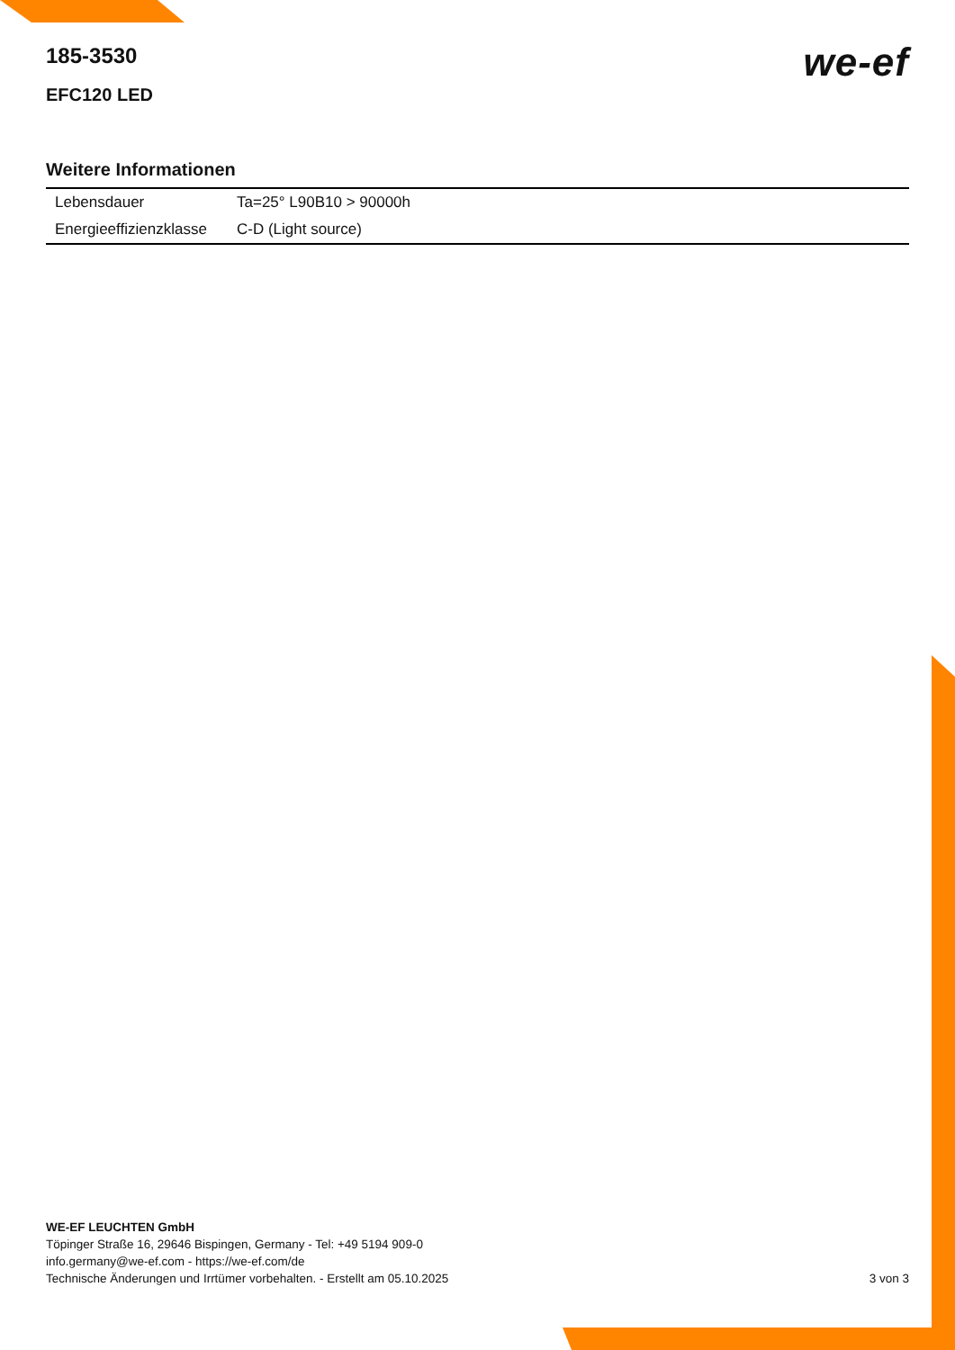185-3530
EFC120 LED
we-ef
Weitere Informationen
| Lebensdauer | Ta=25° L90B10 > 90000h |
| Energieeffizienzklasse | C-D (Light source) |
WE-EF LEUCHTEN GmbH
Töpinger Straße 16, 29646 Bispingen, Germany - Tel: +49 5194 909-0
info.germany@we-ef.com - https://we-ef.com/de
Technische Änderungen und Irrtümer vorbehalten. - Erstellt am 05.10.2025 3 von 3